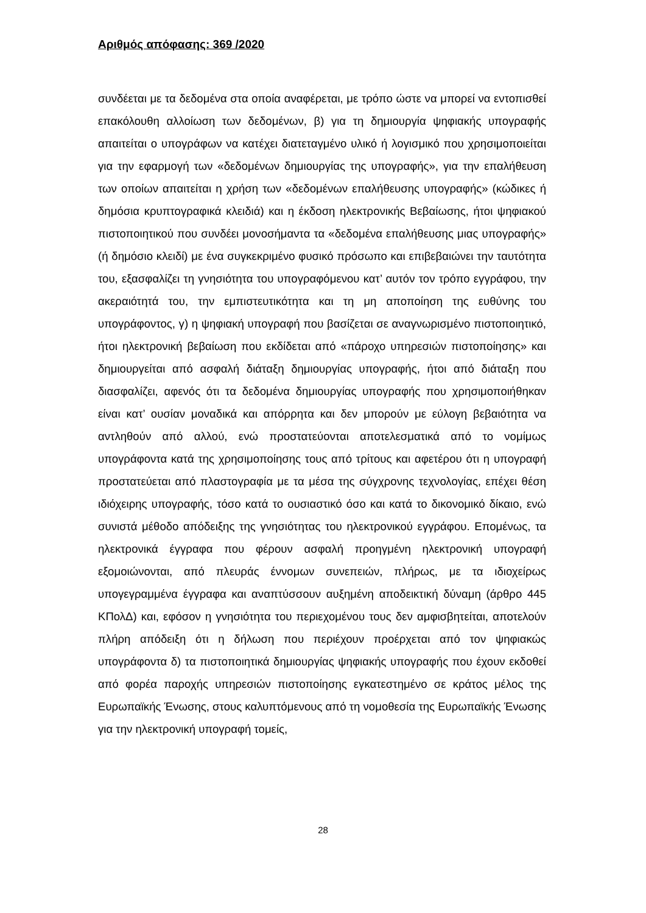Αριθμός απόφασης: 369 /2020
συνδέεται με τα δεδομένα στα οποία αναφέρεται, με τρόπο ώστε να μπορεί να εντοπισθεί επακόλουθη αλλοίωση των δεδομένων, β) για τη δημιουργία ψηφιακής υπογραφής απαιτείται ο υπογράφων να κατέχει διατεταγμένο υλικό ή λογισμικό που χρησιμοποιείται για την εφαρμογή των «δεδομένων δημιουργίας της υπογραφής», για την επαλήθευση των οποίων απαιτείται η χρήση των «δεδομένων επαλήθευσης υπογραφής» (κώδικες ή δημόσια κρυπτογραφικά κλειδιά) και η έκδοση ηλεκτρονικής Βεβαίωσης, ήτοι ψηφιακού πιστοποιητικού που συνδέει μονοσήμαντα τα «δεδομένα επαλήθευσης μιας υπογραφής» (ή δημόσιο κλειδί) με ένα συγκεκριμένο φυσικό πρόσωπο και επιβεβαιώνει την ταυτότητα του, εξασφαλίζει τη γνησιότητα του υπογραφόμενου κατ’ αυτόν τον τρόπο εγγράφου, την ακεραιότητά του, την εμπιστευτικότητα και τη μη αποποίηση της ευθύνης του υπογράφοντος, γ) η ψηφιακή υπογραφή που βασίζεται σε αναγνωρισμένο πιστοποιητικό, ήτοι ηλεκτρονική βεβαίωση που εκδίδεται από «πάροχο υπηρεσιών πιστοποίησης» και δημιουργείται από ασφαλή διάταξη δημιουργίας υπογραφής, ήτοι από διάταξη που διασφαλίζει, αφενός ότι τα δεδομένα δημιουργίας υπογραφής που χρησιμοποιήθηκαν είναι κατ’ ουσίαν μοναδικά και απόρρητα και δεν μπορούν με εύλογη βεβαιότητα να αντληθούν από αλλού, ενώ προστατεύονται αποτελεσματικά από το νομίμως υπογράφοντα κατά της χρησιμοποίησης τους από τρίτους και αφετέρου ότι η υπογραφή προστατεύεται από πλαστογραφία με τα μέσα της σύγχρονης τεχνολογίας, επέχει θέση ιδιόχειρης υπογραφής, τόσο κατά το ουσιαστικό όσο και κατά το δικονομικό δίκαιο, ενώ συνιστά μέθοδο απόδειξης της γνησιότητας του ηλεκτρονικού εγγράφου. Επομένως, τα ηλεκτρονικά έγγραφα που φέρουν ασφαλή προηγμένη ηλεκτρονική υπογραφή εξομοιώνονται, από πλευράς έννομων συνεπειών, πλήρως, με τα ιδιοχείρως υπογεγραμμένα έγγραφα και αναπτύσσουν αυξημένη αποδεικτική δύναμη (άρθρο 445 ΚΠολΔ) και, εφόσον η γνησιότητα του περιεχομένου τους δεν αμφισβητείται, αποτελούν πλήρη απόδειξη ότι η δήλωση που περιέχουν προέρχεται από τον ψηφιακώς υπογράφοντα δ) τα πιστοποιητικά δημιουργίας ψηφιακής υπογραφής που έχουν εκδοθεί από φορέα παροχής υπηρεσιών πιστοποίησης εγκατεστημένο σε κράτος μέλος της Ευρωπαϊκής Ένωσης, στους καλυπτόμενους από τη νομοθεσία της Ευρωπαϊκής Ένωσης για την ηλεκτρονική υπογραφή τομείς,
28